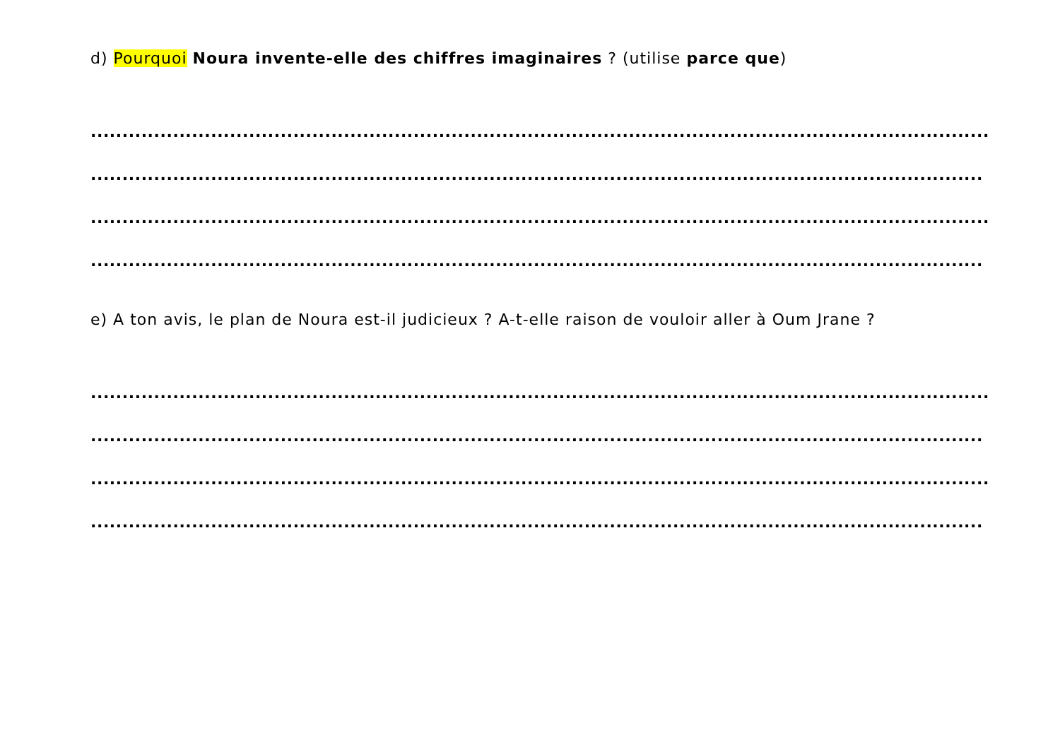d) Pourquoi Noura invente-elle des chiffres imaginaires ? (utilise parce que)
..............................................................................................................................................
.............................................................................................................................................
..............................................................................................................................................
.............................................................................................................................................
e) A ton avis, le plan de Noura est-il judicieux ? A-t-elle raison de vouloir aller à Oum Jrane ?
..............................................................................................................................................
.............................................................................................................................................
..............................................................................................................................................
.............................................................................................................................................